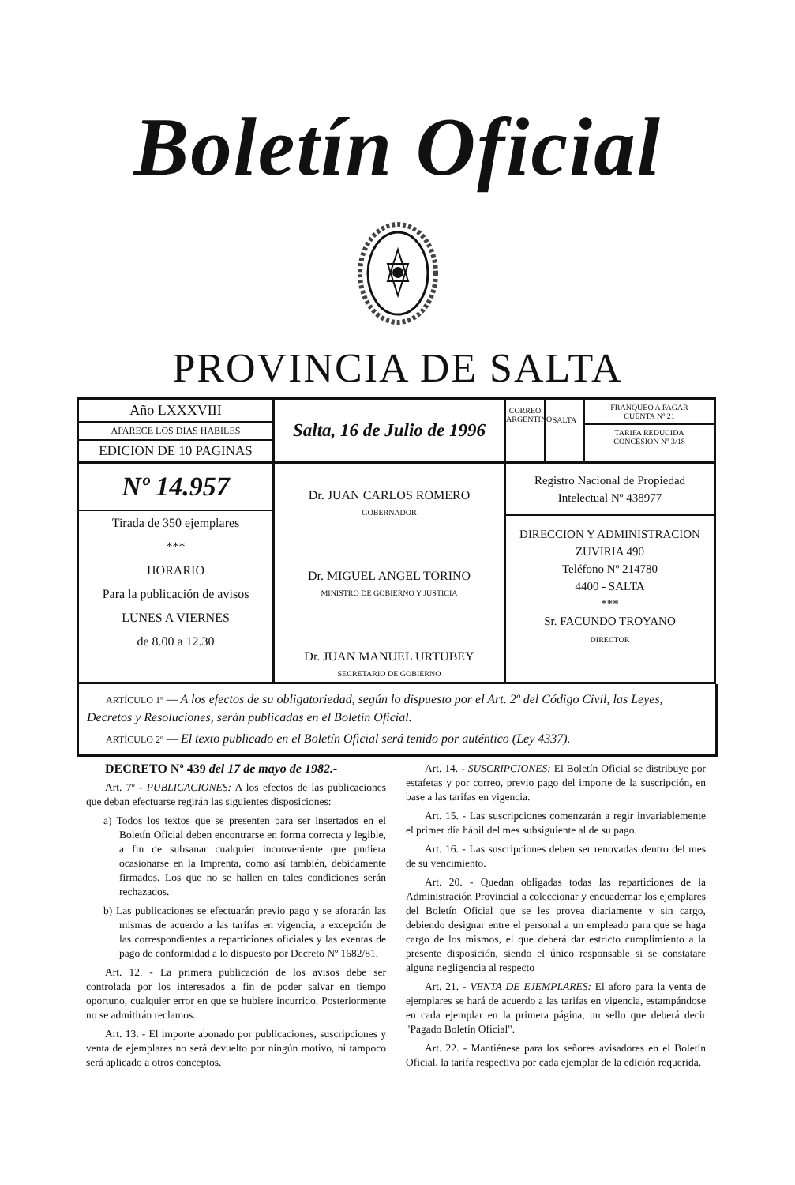Boletín Oficial
PROVINCIA DE SALTA
| Año LXXXVIII APARECE LOS DIAS HABILES EDICION DE 10 PAGINAS | Salta, 16 de Julio de 1996 | CORREO ARGENTINO SALTA FRANQUEO A PAGAR CUENTA Nº 21 TARIFA REDUCIDA CONCESION Nº 3/18 |
| Nº 14.957 Tirada de 350 ejemplares *** HORARIO Para la publicación de avisos LUNES A VIERNES de 8.00 a 12.30 | Dr. JUAN CARLOS ROMERO GOBERNADOR Dr. MIGUEL ANGEL TORINO MINISTRO DE GOBIERNO Y JUSTICIA Dr. JUAN MANUEL URTUBEY SECRETARIO DE GOBIERNO | Registro Nacional de Propiedad Intelectual Nº 438977 DIRECCION Y ADMINISTRACION ZUVIRIA 490 Teléfono Nº 214780 4400 - SALTA *** Sr. FACUNDO TROYANO DIRECTOR |
ARTÍCULO 1º — A los efectos de su obligatoriedad, según lo dispuesto por el Art. 2º del Código Civil, las Leyes, Decretos y Resoluciones, serán publicadas en el Boletín Oficial.
ARTÍCULO 2º — El texto publicado en el Boletín Oficial será tenido por auténtico (Ley 4337).
DECRETO Nº 439 del 17 de mayo de 1982.-
Art. 7º - PUBLICACIONES: A los efectos de las publicaciones que deban efectuarse regirán las siguientes disposiciones:
a) Todos los textos que se presenten para ser insertados en el Boletín Oficial deben encontrarse en forma correcta y legible, a fin de subsanar cualquier inconveniente que pudiera ocasionarse en la Imprenta, como así también, debidamente firmados. Los que no se hallen en tales condiciones serán rechazados.
b) Las publicaciones se efectuarán previo pago y se aforarán las mismas de acuerdo a las tarifas en vigencia, a excepción de las correspondientes a reparticiones oficiales y las exentas de pago de conformidad a lo dispuesto por Decreto Nº 1682/81.
Art. 12. - La primera publicación de los avisos debe ser controlada por los interesados a fin de poder salvar en tiempo oportuno, cualquier error en que se hubiere incurrido. Posteriormente no se admitirán reclamos.
Art. 13. - El importe abonado por publicaciones, suscripciones y venta de ejemplares no será devuelto por ningún motivo, ni tampoco será aplicado a otros conceptos.
Art. 14. - SUSCRIPCIONES: El Boletín Oficial se distribuye por estafetas y por correo, previo pago del importe de la suscripción, en base a las tarifas en vigencia.
Art. 15. - Las suscripciones comenzarán a regir invariablemente el primer día hábil del mes subsiguiente al de su pago.
Art. 16. - Las suscripciones deben ser renovadas dentro del mes de su vencimiento.
Art. 20. - Quedan obligadas todas las reparticiones de la Administración Provincial a coleccionar y encuadernar los ejemplares del Boletín Oficial que se les provea diariamente y sin cargo, debiendo designar entre el personal a un empleado para que se haga cargo de los mismos, el que deberá dar estricto cumplimiento a la presente disposición, siendo el único responsable si se constatare alguna negligencia al respecto
Art. 21. - VENTA DE EJEMPLARES: El aforo para la venta de ejemplares se hará de acuerdo a las tarifas en vigencia, estampándose en cada ejemplar en la primera página, un sello que deberá decir "Pagado Boletín Oficial".
Art. 22. - Mantiénese para los señores avisadores en el Boletín Oficial, la tarifa respectiva por cada ejemplar de la edición requerida.